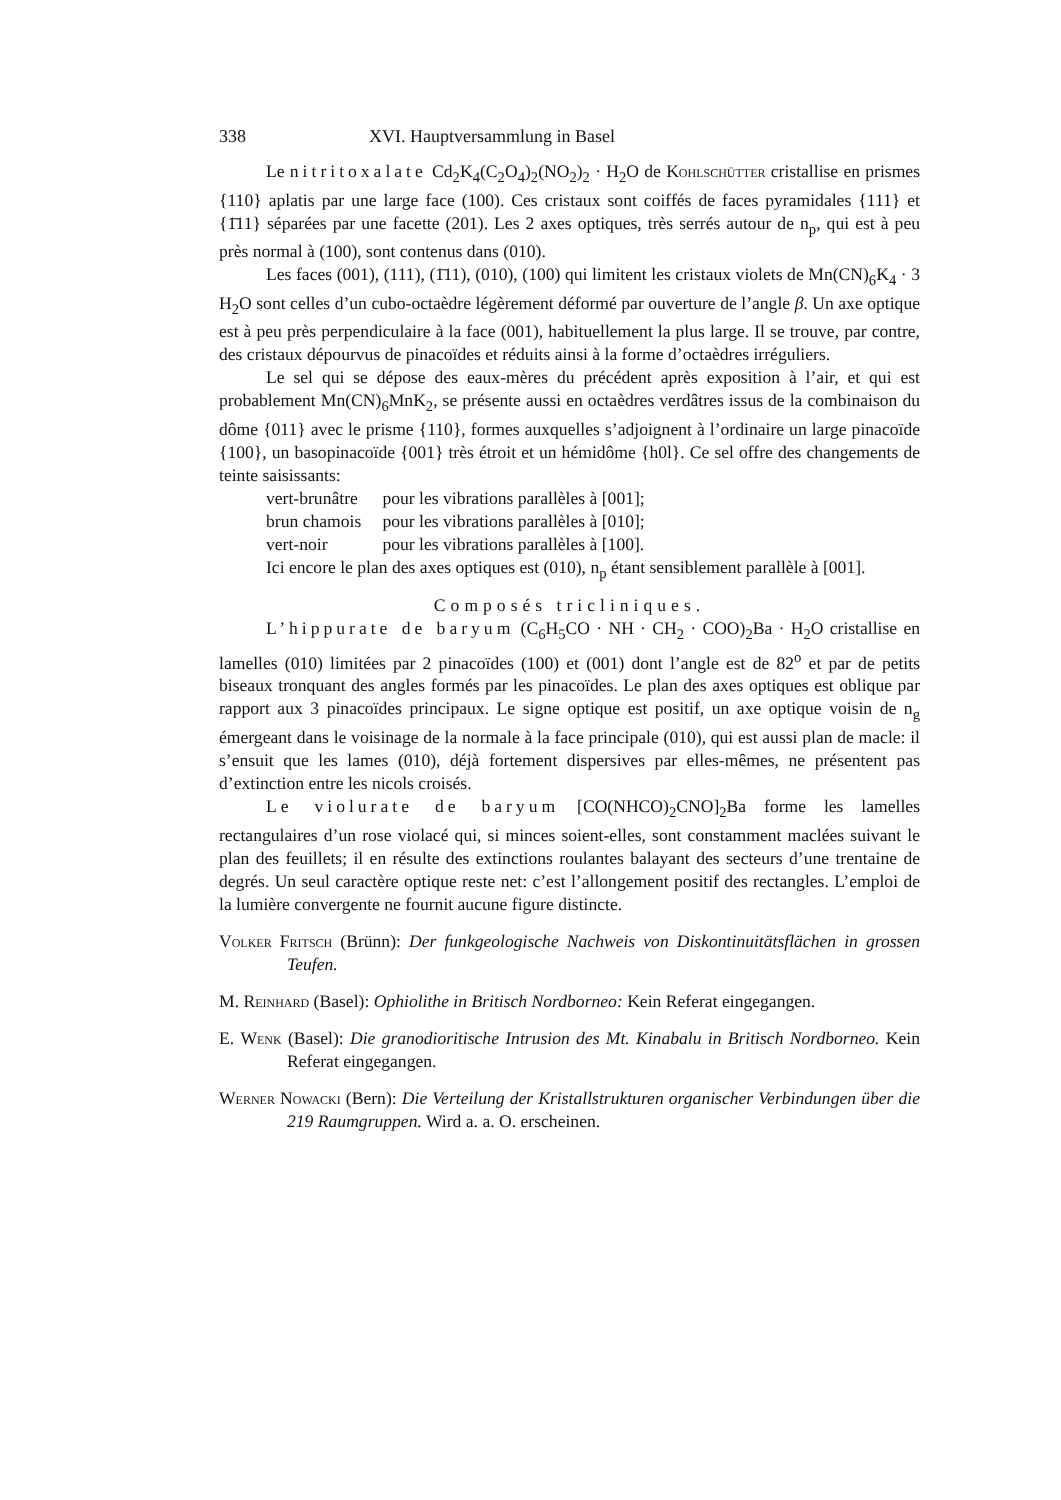338 XVI. Hauptversammlung in Basel
Le nitritoxalate Cd<sub>2</sub>K<sub>4</sub>(C<sub>2</sub>O<sub>4</sub>)<sub>2</sub>(NO<sub>2</sub>)<sub>2</sub> · H<sub>2</sub>O de Kohlschütter cristallise en prismes {110} aplatis par une large face (100). Ces cristaux sont coiffés de faces pyramidales {111} et {1̄11} séparées par une facette (201). Les 2 axes optiques, très serrés autour de n<sub>p</sub>, qui est à peu près normal à (100), sont contenus dans (010).
Les faces (001), (111), (1̄11), (010), (100) qui limitent les cristaux violets de Mn(CN)<sub>6</sub>K<sub>4</sub> · 3 H<sub>2</sub>O sont celles d’un cubo-octaèdre légèrement déformé par ouverture de l’angle β. Un axe optique est à peu près perpendiculaire à la face (001), habituellement la plus large. Il se trouve, par contre, des cristaux dépourvus de pinacoïdes et réduits ainsi à la forme d’octaèdres irréguliers.
Le sel qui se dépose des eaux-mères du précédent après exposition à l’air, et qui est probablement Mn(CN)<sub>6</sub>MnK<sub>2</sub>, se présente aussi en octaèdres verdâtres issus de la combinaison du dôme {011} avec le prisme {110}, formes auxquelles s’adjoignent à l’ordinaire un large pinacoïde {100}, un basopinacoïde {001} très étroit et un hémidôme {h0l}. Ce sel offre des changements de teinte saisissants:
vert-brunâtre pour les vibrations parallèles à [001];
brun chamois pour les vibrations parallèles à [010];
vert-noir pour les vibrations parallèles à [100].
Ici encore le plan des axes optiques est (010), n<sub>p</sub> étant sensiblement parallèle à [001].
Composés tricliniques.
L’hippurate de baryum (C<sub>6</sub>H<sub>5</sub>CO · NH · CH<sub>2</sub> · COO)<sub>2</sub>Ba · H<sub>2</sub>O cristallise en lamelles (010) limitées par 2 pinacoïdes (100) et (001) dont l’angle est de 82<sup>o</sup> et par de petits biseaux tronquant des angles formés par les pinacoïdes. Le plan des axes optiques est oblique par rapport aux 3 pinacoïdes principaux. Le signe optique est positif, un axe optique voisin de n<sub>g</sub> émergeant dans le voisinage de la normale à la face principale (010), qui est aussi plan de macle: il s’ensuit que les lames (010), déjà fortement dispersives par elles-mêmes, ne présentent pas d’extinction entre les nicols croisés.
Le violurate de baryum [CO(NHCO)<sub>2</sub>CNO]<sub>2</sub>Ba forme les lamelles rectangulaires d’un rose violacé qui, si minces soient-elles, sont constamment maclées suivant le plan des feuillets; il en résulte des extinctions roulantes balayant des secteurs d’une trentaine de degrés. Un seul caractère optique reste net: c’est l’allongement positif des rectangles. L’emploi de la lumière convergente ne fournit aucune figure distincte.
Volker Fritsch (Brünn): Der funkgeologische Nachweis von Diskontinuitätsflächen in grossen Teufen.
M. Reinhard (Basel): Ophiolithe in Britisch Nordborneo: Kein Referat eingegangen.
E. Wenk (Basel): Die granodioritische Intrusion des Mt. Kinabalu in Britisch Nordborneo. Kein Referat eingegangen.
Werner Nowacki (Bern): Die Verteilung der Kristallstrukturen organischer Verbindungen über die 219 Raumgruppen. Wird a. a. O. erscheinen.